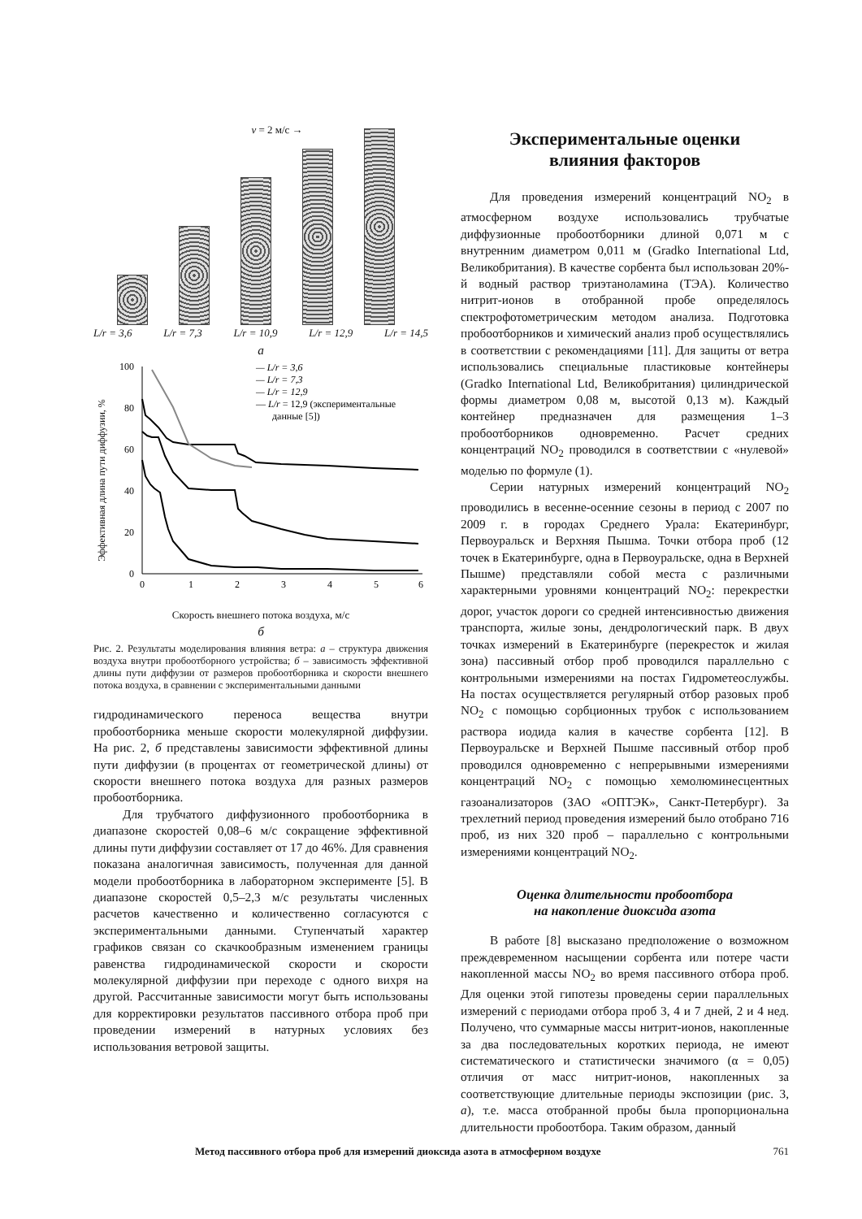v = 2 м/с →
L/r = 3,6 L/r = 7,3 L/r = 10,9 L/r = 12,9 L/r = 14,5
а
Эффективная длина пути диффузии, %
0
20
40
60
80
100
0
1
2
3
4
5
6
— L/r = 3,6
— L/r = 7,3
— L/r = 12,9
— L/r = 12,9 (экспериментальные
данные [5])
Скорость внешнего потока воздуха, м/с
б
Рис. 2. Результаты моделирования влияния ветра: а – структура движения воздуха внутри пробоотборного устройства; б – зависимость эффективной длины пути диффузии от размеров пробоотборника и скорости внешнего потока воздуха, в сравнении с экспериментальными данными
гидродинамического переноса вещества внутри пробоотборника меньше скорости молекулярной диффузии. На рис. 2, б представлены зависимости эффективной длины пути диффузии (в процентах от геометрической длины) от скорости внешнего потока воздуха для разных размеров пробоотборника.
Для трубчатого диффузионного пробоотборника в диапазоне скоростей 0,08–6 м/с сокращение эффективной длины пути диффузии составляет от 17 до 46%. Для сравнения показана аналогичная зависимость, полученная для данной модели пробоотборника в лабораторном эксперименте [5]. В диапазоне скоростей 0,5–2,3 м/с результаты численных расчетов качественно и количественно согласуются с экспериментальными данными. Ступенчатый характер графиков связан со скачкообразным изменением границы равенства гидродинамической скорости и скорости молекулярной диффузии при переходе с одного вихря на другой. Рассчитанные зависимости могут быть использованы для корректировки результатов пассивного отбора проб при проведении измерений в натурных условиях без использования ветровой защиты.
Экспериментальные оценки
влияния факторов
Для проведения измерений концентраций NO<sub>2</sub> в атмосферном воздухе использовались трубчатые диффузионные пробоотборники длиной 0,071 м с внутренним диаметром 0,011 м (Gradko International Ltd, Великобритания). В качестве сорбента был использован 20%-й водный раствор триэтаноламина (ТЭА). Количество нитрит-ионов в отобранной пробе определялось спектрофотометрическим методом анализа. Подготовка пробоотборников и химический анализ проб осуществлялись в соответствии с рекомендациями [11]. Для защиты от ветра использовались специальные пластиковые контейнеры (Gradko International Ltd, Великобритания) цилиндрической формы диаметром 0,08 м, высотой 0,13 м). Каждый контейнер предназначен для размещения 1–3 пробоотборников одновременно. Расчет средних концентраций NO<sub>2</sub> проводился в соответствии с «нулевой» моделью по формуле (1).
Серии натурных измерений концентраций NO<sub>2</sub> проводились в весенне-осенние сезоны в период с 2007 по 2009 г. в городах Среднего Урала: Екатеринбург, Первоуральск и Верхняя Пышма. Точки отбора проб (12 точек в Екатеринбурге, одна в Первоуральске, одна в Верхней Пышме) представляли собой места с различными характерными уровнями концентраций NO<sub>2</sub>: перекрестки дорог, участок дороги со средней интенсивностью движения транспорта, жилые зоны, дендрологический парк. В двух точках измерений в Екатеринбурге (перекресток и жилая зона) пассивный отбор проб проводился параллельно с контрольными измерениями на постах Гидрометеослужбы. На постах осуществляется регулярный отбор разовых проб NO<sub>2</sub> с помощью сорбционных трубок с использованием раствора иодида калия в качестве сорбента [12]. В Первоуральске и Верхней Пышме пассивный отбор проб проводился одновременно с непрерывными измерениями концентраций NO<sub>2</sub> с помощью хемолюминесцентных газоанализаторов (ЗАО «ОПТЭК», Санкт-Петербург). За трехлетний период проведения измерений было отобрано 716 проб, из них 320 проб – параллельно с контрольными измерениями концентраций NO<sub>2</sub>.
Оценка длительности пробоотбора
на накопление диоксида азота
В работе [8] высказано предположение о возможном преждевременном насыщении сорбента или потере части накопленной массы NO<sub>2</sub> во время пассивного отбора проб. Для оценки этой гипотезы проведены серии параллельных измерений с периодами отбора проб 3, 4 и 7 дней, 2 и 4 нед. Получено, что суммарные массы нитрит-ионов, накопленные за два последовательных коротких периода, не имеют систематического и статистически значимого (α = 0,05) отличия от масс нитрит-ионов, накопленных за соответствующие длительные периоды экспозиции (рис. 3, а), т.е. масса отобранной пробы была пропорциональна длительности пробоотбора. Таким образом, данный
Метод пассивного отбора проб для измерений диоксида азота в атмосферном воздухе 761